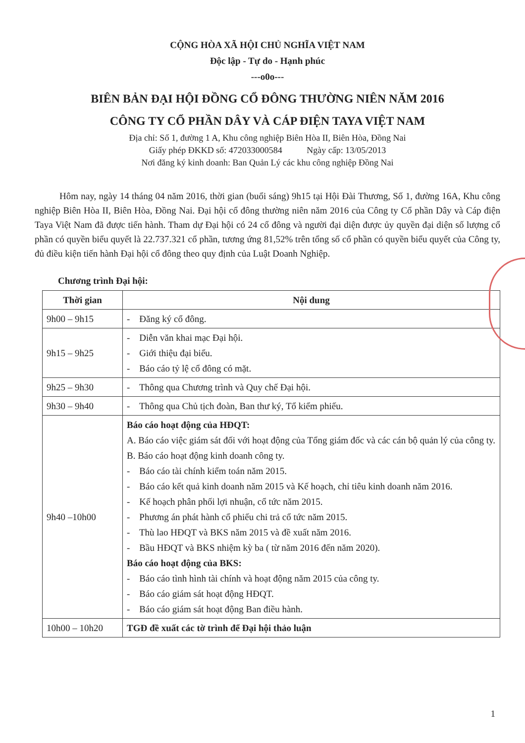CỘNG HÒA XÃ HỘI CHỦ NGHĨA VIỆT NAM
Độc lập - Tự do - Hạnh phúc
---o0o---
BIÊN BẢN ĐẠI HỘI ĐỒNG CỔ ĐÔNG THƯỜNG NIÊN NĂM 2016
CÔNG TY CỔ PHẦN DÂY VÀ CÁP ĐIỆN TAYA VIỆT NAM
Địa chỉ: Số 1, đường 1 A, Khu công nghiệp Biên Hòa II, Biên Hòa, Đồng Nai
Giấy phép ĐKKD số: 472033000584 Ngày cấp: 13/05/2013
Nơi đăng ký kinh doanh: Ban Quản Lý các khu công nghiệp Đồng Nai
Hôm nay, ngày 14 tháng 04 năm 2016, thời gian (buổi sáng) 9h15 tại Hội Đài Thương, Số 1, đường 16A, Khu công nghiệp Biên Hòa II, Biên Hòa, Đồng Nai. Đại hội cổ đông thường niên năm 2016 của Công ty Cổ phần Dây và Cáp điện Taya Việt Nam đã được tiến hành. Tham dự Đại hội có 24 cổ đông và người đại diện được ủy quyền đại diện số lượng cổ phần có quyền biểu quyết là 22.737.321 cổ phần, tương ứng 81,52% trên tổng số cổ phần có quyền biểu quyết của Công ty, đủ điều kiện tiến hành Đại hội cổ đông theo quy định của Luật Doanh Nghiệp.
Chương trình Đại hội:
| Thời gian | Nội dung |
| --- | --- |
| 9h00 – 9h15 | - Đăng ký cổ đông. |
| 9h15 – 9h25 | - Diễn văn khai mạc Đại hội. - Giới thiệu đại biểu. - Báo cáo tỷ lệ cổ đông có mặt. |
| 9h25 – 9h30 | - Thông qua Chương trình và Quy chế Đại hội. |
| 9h30 – 9h40 | - Thông qua Chủ tịch đoàn, Ban thư ký, Tổ kiểm phiếu. |
| 9h40 –10h00 | Báo cáo hoạt động của HĐQT: A. Báo cáo việc giám sát đối với hoạt động của Tổng giám đốc và các cán bộ quản lý của công ty. B. Báo cáo hoạt động kinh doanh công ty. - Báo cáo tài chính kiểm toán năm 2015. - Báo cáo kết quả kinh doanh năm 2015 và Kế hoạch, chỉ tiêu kinh doanh năm 2016. - Kế hoạch phân phối lợi nhuận, cổ tức năm 2015. - Phương án phát hành cổ phiếu chi trả cổ tức năm 2015. - Thù lao HĐQT và BKS năm 2015 và đề xuất năm 2016. - Bầu HĐQT và BKS nhiệm kỳ ba ( từ năm 2016 đến năm 2020). Báo cáo hoạt động của BKS: - Báo cáo tình hình tài chính và hoạt động năm 2015 của công ty. - Báo cáo giám sát hoạt động HĐQT. - Báo cáo giám sát hoạt động Ban điều hành. |
| 10h00 – 10h20 | TGĐ đề xuất các tờ trình để Đại hội thảo luận |
1